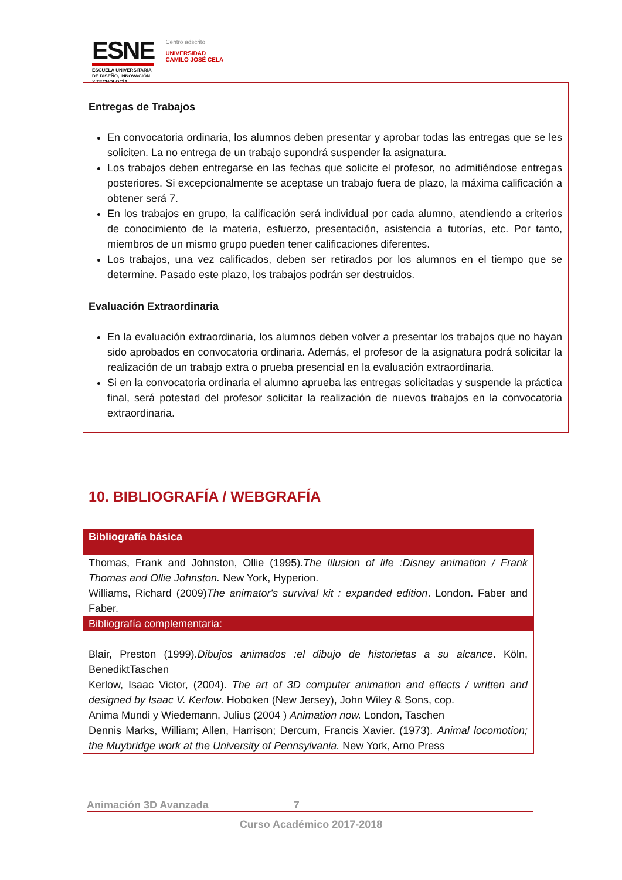ESNE
ESCUELA UNIVERSITARIA
DE DISEÑO, INNOVACIÓN
Y TECNOLOGÍA
Centro adscrito
UNIVERSIDAD
CAMILO JOSÉ CELA
Entregas de Trabajos
En convocatoria ordinaria, los alumnos deben presentar y aprobar todas las entregas que se les soliciten. La no entrega de un trabajo supondrá suspender la asignatura.
Los trabajos deben entregarse en las fechas que solicite el profesor, no admitiéndose entregas posteriores. Si excepcionalmente se aceptase un trabajo fuera de plazo, la máxima calificación a obtener será 7.
En los trabajos en grupo, la calificación será individual por cada alumno, atendiendo a criterios de conocimiento de la materia, esfuerzo, presentación, asistencia a tutorías, etc. Por tanto, miembros de un mismo grupo pueden tener calificaciones diferentes.
Los trabajos, una vez calificados, deben ser retirados por los alumnos en el tiempo que se determine. Pasado este plazo, los trabajos podrán ser destruidos.
Evaluación Extraordinaria
En la evaluación extraordinaria, los alumnos deben volver a presentar los trabajos que no hayan sido aprobados en convocatoria ordinaria. Además, el profesor de la asignatura podrá solicitar la realización de un trabajo extra o prueba presencial en la evaluación extraordinaria.
Si en la convocatoria ordinaria el alumno aprueba las entregas solicitadas y suspende la práctica final, será potestad del profesor solicitar la realización de nuevos trabajos en la convocatoria extraordinaria.
10. BIBLIOGRAFÍA / WEBGRAFÍA
| Bibliografía básica |
| --- |
| Thomas, Frank and Johnston, Ollie (1995). The Illusion of life :Disney animation / Frank Thomas and Ollie Johnston. New York, Hyperion. Williams, Richard (2009) The animator's survival kit : expanded edition . London. Faber and Faber. |
| Bibliografía complementaria: |
| Blair, Preston (1999). Dibujos animados :el dibujo de historietas a su alcance . Köln, BenediktTaschen Kerlow, Isaac Victor, (2004). The art of 3D computer animation and effects / written and designed by Isaac V. Kerlow . Hoboken (New Jersey), John Wiley & Sons, cop. Anima Mundi y Wiedemann, Julius (2004 ) Animation now. London, Taschen Dennis Marks, William; Allen, Harrison; Dercum, Francis Xavier. (1973). Animal locomotion; the Muybridge work at the University of Pennsylvania. New York, Arno Press |
Animación 3D Avanzada 7
Curso Académico 2017-2018